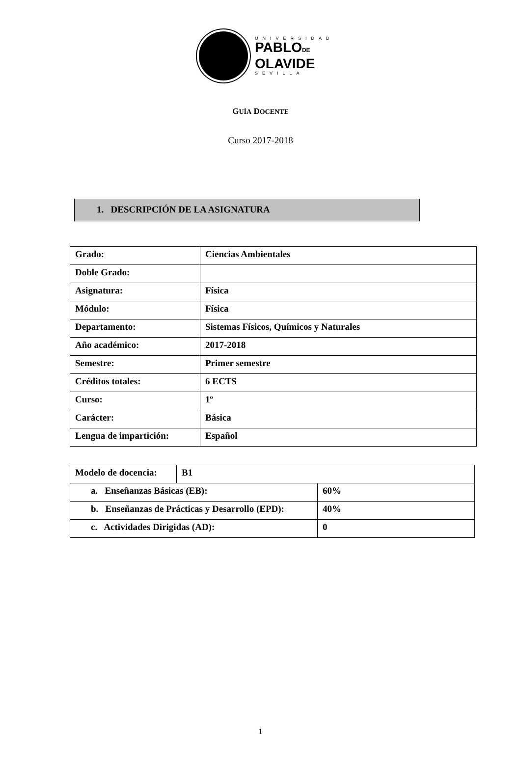UNIVERSIDAD
PABLODE
OLAVIDE
SEVILLA
GUÍA DOCENTE
Curso 2017-2018
1. DESCRIPCIÓN DE LA ASIGNATURA
| Grado: | Ciencias Ambientales |
| Doble Grado: | |
| Asignatura: | Física |
| Módulo: | Física |
| Departamento: | Sistemas Físicos, Químicos y Naturales |
| Año académico: | 2017-2018 |
| Semestre: | Primer semestre |
| Créditos totales: | 6 ECTS |
| Curso: | 1º |
| Carácter: | Básica |
| Lengua de impartición: | Español |
| Modelo de docencia: | B1 | |
| a. Enseñanzas Básicas (EB): | | 60% |
| b. Enseñanzas de Prácticas y Desarrollo (EPD): | | 40% |
| c. Actividades Dirigidas (AD): | | 0 |
1